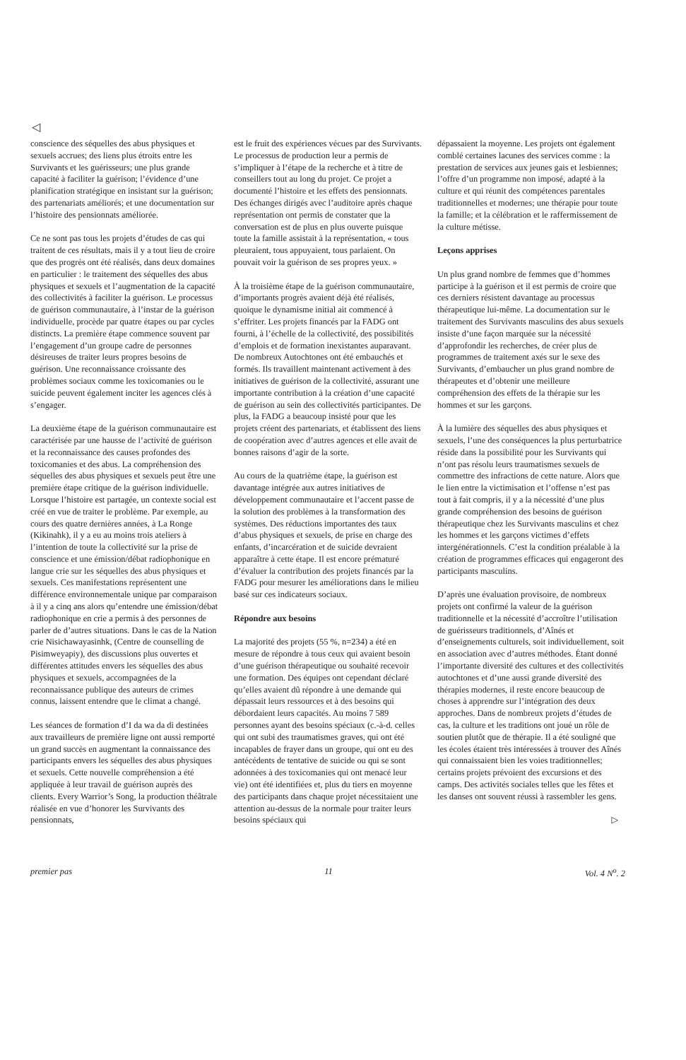◁
conscience des séquelles des abus physiques et sexuels accrues; des liens plus étroits entre les Survivants et les guérisseurs; une plus grande capacité à faciliter la guérison; l’évidence d’une planification stratégique en insistant sur la guérison; des partenariats améliorés; et une documentation sur l’histoire des pensionnats améliorée.
Ce ne sont pas tous les projets d’études de cas qui traitent de ces résultats, mais il y a tout lieu de croire que des progrès ont été réalisés, dans deux domaines en particulier : le traitement des séquelles des abus physiques et sexuels et l’augmentation de la capacité des collectivités à faciliter la guérison. Le processus de guérison communautaire, à l’instar de la guérison individuelle, procède par quatre étapes ou par cycles distincts. La première étape commence souvent par l’engagement d’un groupe cadre de personnes désireuses de traiter leurs propres besoins de guérison. Une reconnaissance croissante des problèmes sociaux comme les toxicomanies ou le suicide peuvent également inciter les agences clés à s’engager.
La deuxième étape de la guérison communautaire est caractérisée par une hausse de l’activité de guérison et la reconnaissance des causes profondes des toxicomanies et des abus. La compréhension des séquelles des abus physiques et sexuels peut être une première étape critique de la guérison individuelle. Lorsque l’histoire est partagée, un contexte social est créé en vue de traiter le problème. Par exemple, au cours des quatre dernières années, à La Ronge (Kikinahk), il y a eu au moins trois ateliers à l’intention de toute la collectivité sur la prise de conscience et une émission/débat radiophonique en langue crie sur les séquelles des abus physiques et sexuels. Ces manifestations représentent une différence environnementale unique par comparaison à il y a cinq ans alors qu’entendre une émission/débat radiophonique en crie a permis à des personnes de parler de d’autres situations. Dans le cas de la Nation crie Nisichawayasinhk, (Centre de counselling de Pisimweyapiy), des discussions plus ouvertes et différentes attitudes envers les séquelles des abus physiques et sexuels, accompagnées de la reconnaissance publique des auteurs de crimes connus, laissent entendre que le climat a changé.
Les séances de formation d’I da wa da di destinées aux travailleurs de première ligne ont aussi remporté un grand succès en augmentant la connaissance des participants envers les séquelles des abus physiques et sexuels. Cette nouvelle compréhension a été appliquée à leur travail de guérison auprès des clients. Every Warrior’s Song, la production théâtrale réalisée en vue d’honorer les Survivants des pensionnats,
est le fruit des expériences vécues par des Survivants. Le processus de production leur a permis de s’impliquer à l’étape de la recherche et à titre de conseillers tout au long du projet. Ce projet a documenté l’histoire et les effets des pensionnats. Des échanges dirigés avec l’auditoire après chaque représentation ont permis de constater que la conversation est de plus en plus ouverte puisque toute la famille assistait à la représentation, « tous pleuraient, tous appuyaient, tous parlaient. On pouvait voir la guérison de ses propres yeux. »
À la troisième étape de la guérison communautaire, d’importants progrès avaient déjà été réalisés, quoique le dynamisme initial ait commencé à s’effriter. Les projets financés par la FADG ont fourni, à l’échelle de la collectivité, des possibilités d’emplois et de formation inexistantes auparavant. De nombreux Autochtones ont été embauchés et formés. Ils travaillent maintenant activement à des initiatives de guérison de la collectivité, assurant une importante contribution à la création d’une capacité de guérison au sein des collectivités participantes. De plus, la FADG a beaucoup insisté pour que les projets créent des partenariats, et établissent des liens de coopération avec d’autres agences et elle avait de bonnes raisons d’agir de la sorte.
Au cours de la quatrième étape, la guérison est davantage intégrée aux autres initiatives de développement communautaire et l’accent passe de la solution des problèmes à la transformation des systèmes. Des réductions importantes des taux d’abus physiques et sexuels, de prise en charge des enfants, d’incarcération et de suicide devraient apparaître à cette étape. Il est encore prématuré d’évaluer la contribution des projets financés par la FADG pour mesurer les améliorations dans le milieu basé sur ces indicateurs sociaux.
Répondre aux besoins
La majorité des projets (55 %, n=234) a été en mesure de répondre à tous ceux qui avaient besoin d’une guérison thérapeutique ou souhaité recevoir une formation. Des équipes ont cependant déclaré qu’elles avaient dû répondre à une demande qui dépassait leurs ressources et à des besoins qui débordaient leurs capacités. Au moins 7 589 personnes ayant des besoins spéciaux (c.-à-d. celles qui ont subi des traumatismes graves, qui ont été incapables de frayer dans un groupe, qui ont eu des antécédents de tentative de suicide ou qui se sont adonnées à des toxicomanies qui ont menacé leur vie) ont été identifiées et, plus du tiers en moyenne des participants dans chaque projet nécessitaient une attention au-dessus de la normale pour traiter leurs besoins spéciaux qui
dépassaient la moyenne. Les projets ont également comblé certaines lacunes des services comme : la prestation de services aux jeunes gais et lesbiennes; l’offre d’un programme non imposé, adapté à la culture et qui réunit des compétences parentales traditionnelles et modernes; une thérapie pour toute la famille; et la célébration et le raffermissement de la culture métisse.
Leçons apprises
Un plus grand nombre de femmes que d’hommes participe à la guérison et il est permis de croire que ces derniers résistent davantage au processus thérapeutique lui-même. La documentation sur le traitement des Survivants masculins des abus sexuels insiste d’une façon marquée sur la nécessité d’approfondir les recherches, de créer plus de programmes de traitement axés sur le sexe des Survivants, d’embaucher un plus grand nombre de thérapeutes et d’obtenir une meilleure compréhension des effets de la thérapie sur les hommes et sur les garçons.
À la lumière des séquelles des abus physiques et sexuels, l’une des conséquences la plus perturbatrice réside dans la possibilité pour les Survivants qui n’ont pas résolu leurs traumatismes sexuels de commettre des infractions de cette nature. Alors que le lien entre la victimisation et l’offense n’est pas tout à fait compris, il y a la nécessité d’une plus grande compréhension des besoins de guérison thérapeutique chez les Survivants masculins et chez les hommes et les garçons victimes d’effets intergénérationnels. C’est la condition préalable à la création de programmes efficaces qui engageront des participants masculins.
D’après une évaluation provisoire, de nombreux projets ont confirmé la valeur de la guérison traditionnelle et la nécessité d’accroître l’utilisation de guérisseurs traditionnels, d’Aînés et d’enseignements culturels, soit individuellement, soit en association avec d’autres méthodes. Étant donné l’importante diversité des cultures et des collectivités autochtones et d’une aussi grande diversité des thérapies modernes, il reste encore beaucoup de choses à apprendre sur l’intégration des deux approches. Dans de nombreux projets d’études de cas, la culture et les traditions ont joué un rôle de soutien plutôt que de thérapie. Il a été souligné que les écoles étaient très intéressées à trouver des Aînés qui connaissaient bien les voies traditionnelles; certains projets prévoient des excursions et des camps. Des activités sociales telles que les fêtes et les danses ont souvent réussi à rassembler les gens.
▷
premier pas 11 Vol. 4 N<sup>o</sup>. 2